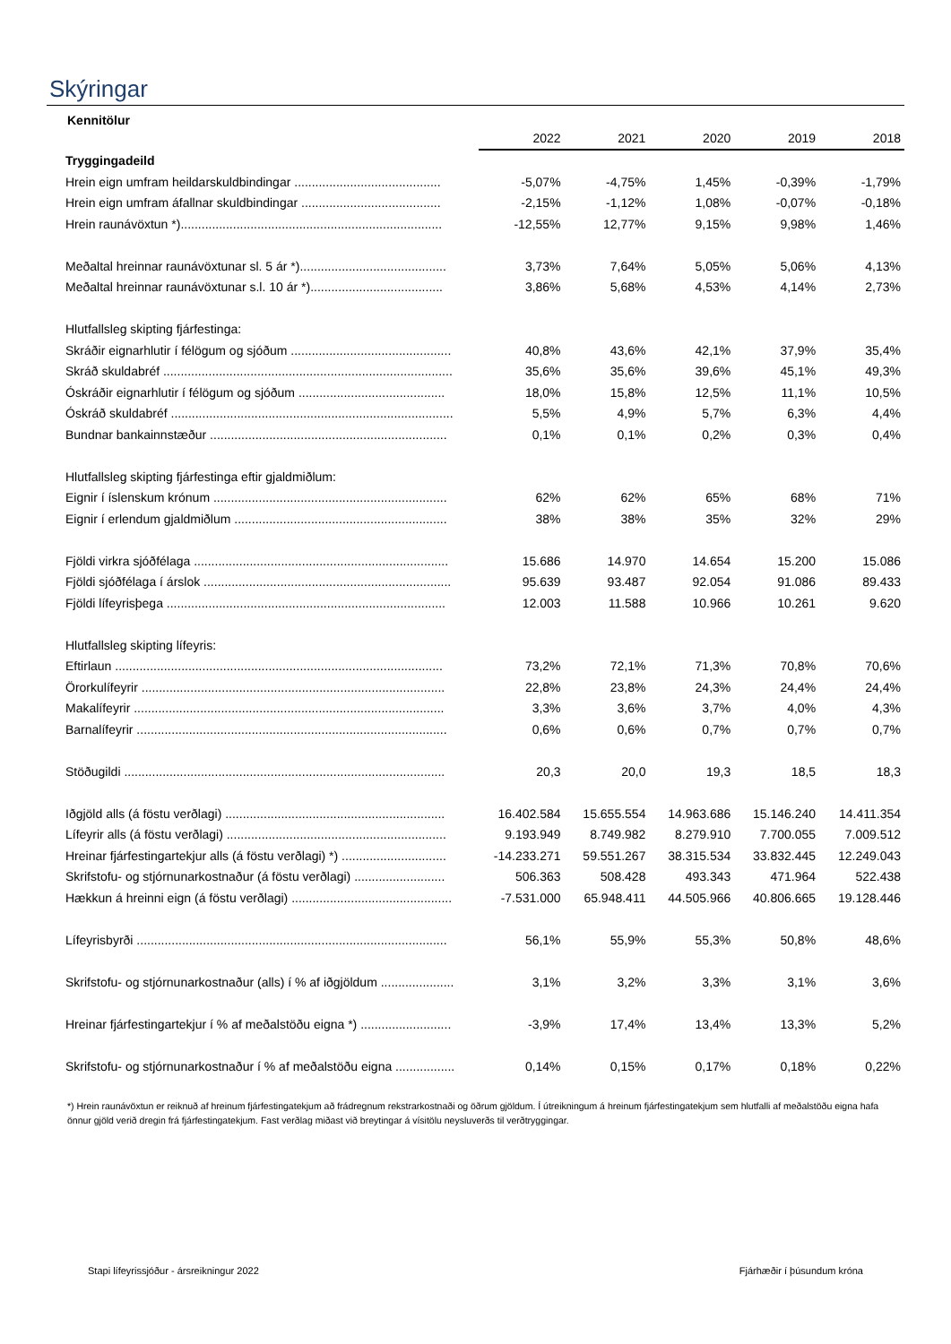Skýringar
Kennitölur
| | 2022 | 2021 | 2020 | 2019 | 2018 |
| --- | --- | --- | --- | --- | --- |
| Tryggingadeild | | | | | |
| Hrein eign umfram heildarskuldbindingar .......................................... | -5,07% | -4,75% | 1,45% | -0,39% | -1,79% |
| Hrein eign umfram áfallnar skuldbindingar ........................................ | -2,15% | -1,12% | 1,08% | -0,07% | -0,18% |
| Hrein raunávöxtun *)........................................................................... | -12,55% | 12,77% | 9,15% | 9,98% | 1,46% |
| Meðaltal hreinnar raunávöxtunar sl. 5 ár *).......................................... | 3,73% | 7,64% | 5,05% | 5,06% | 4,13% |
| Meðaltal hreinnar raunávöxtunar s.l. 10 ár *)...................................... | 3,86% | 5,68% | 4,53% | 4,14% | 2,73% |
| Hlutfallsleg skipting fjárfestinga: | | | | | |
| Skráðir eignarhlutir í félögum og sjóðum .............................................. | 40,8% | 43,6% | 42,1% | 37,9% | 35,4% |
| Skráð skuldabréf ................................................................................... | 35,6% | 35,6% | 39,6% | 45,1% | 49,3% |
| Óskráðir eignarhlutir í félögum og sjóðum .......................................... | 18,0% | 15,8% | 12,5% | 11,1% | 10,5% |
| Óskráð skuldabréf ................................................................................. | 5,5% | 4,9% | 5,7% | 6,3% | 4,4% |
| Bundnar bankainnstæður .................................................................... | 0,1% | 0,1% | 0,2% | 0,3% | 0,4% |
| Hlutfallsleg skipting fjárfestinga eftir gjaldmiðlum: | | | | | |
| Eignir í íslenskum krónum ................................................................... | 62% | 62% | 65% | 68% | 71% |
| Eignir í erlendum gjaldmiðlum ............................................................. | 38% | 38% | 35% | 32% | 29% |
| Fjöldi virkra sjóðfélaga ......................................................................... | 15.686 | 14.970 | 14.654 | 15.200 | 15.086 |
| Fjöldi sjóðfélaga í árslok ....................................................................... | 95.639 | 93.487 | 92.054 | 91.086 | 89.433 |
| Fjöldi lífeyrisþega ................................................................................ | 12.003 | 11.588 | 10.966 | 10.261 | 9.620 |
| Hlutfallsleg skipting lífeyris: | | | | | |
| Eftirlaun .............................................................................................. | 73,2% | 72,1% | 71,3% | 70,8% | 70,6% |
| Örorkulífeyrir ....................................................................................... | 22,8% | 23,8% | 24,3% | 24,4% | 24,4% |
| Makalífeyrir ......................................................................................... | 3,3% | 3,6% | 3,7% | 4,0% | 4,3% |
| Barnalífeyrir ......................................................................................... | 0,6% | 0,6% | 0,7% | 0,7% | 0,7% |
| Stöðugildi ............................................................................................ | 20,3 | 20,0 | 19,3 | 18,5 | 18,3 |
| Iðgjöld alls (á föstu verðlagi) ............................................................... | 16.402.584 | 15.655.554 | 14.963.686 | 15.146.240 | 14.411.354 |
| Lífeyrir alls (á föstu verðlagi) ............................................................... | 9.193.949 | 8.749.982 | 8.279.910 | 7.700.055 | 7.009.512 |
| Hreinar fjárfestingartekjur alls (á föstu verðlagi) *) .............................. | -14.233.271 | 59.551.267 | 38.315.534 | 33.832.445 | 12.249.043 |
| Skrifstofu- og stjórnunarkostnaður (á föstu verðlagi) .......................... | 506.363 | 508.428 | 493.343 | 471.964 | 522.438 |
| Hækkun á hreinni eign (á föstu verðlagi) .............................................. | -7.531.000 | 65.948.411 | 44.505.966 | 40.806.665 | 19.128.446 |
| Lífeyrisbyrði ......................................................................................... | 56,1% | 55,9% | 55,3% | 50,8% | 48,6% |
| Skrifstofu- og stjórnunarkostnaður (alls) í % af iðgjöldum ..................... | 3,1% | 3,2% | 3,3% | 3,1% | 3,6% |
| Hreinar fjárfestingartekjur í % af meðalstöðu eigna *) .......................... | -3,9% | 17,4% | 13,4% | 13,3% | 5,2% |
| Skrifstofu- og stjórnunarkostnaður í % af meðalstöðu eigna ................. | 0,14% | 0,15% | 0,17% | 0,18% | 0,22% |
*) Hrein raunávöxtun er reiknuð af hreinum fjárfestingatekjum að frádregnum rekstrarkostnaði og öðrum gjöldum. Í útreikningum á hreinum fjárfestingatekjum sem hlutfalli af meðalstöðu eigna hafa önnur gjöld verið dregin frá fjárfestingatekjum. Fast verðlag miðast við breytingar á vísitölu neysluverðs til verðtryggingar.
Stapi lífeyrissjóður - ársreikningur 2022 Fjárhæðir í þúsundum króna